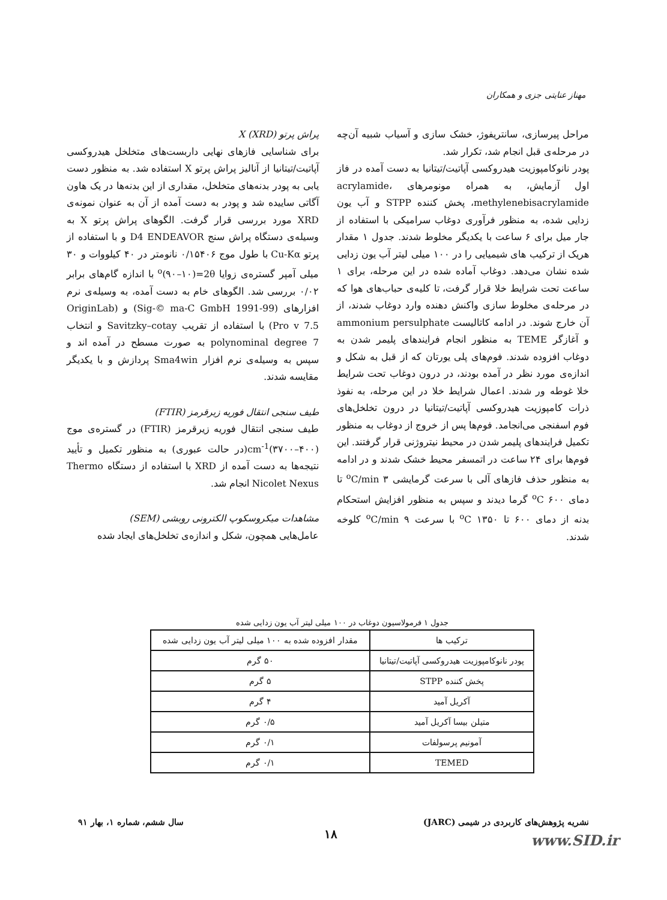مهناز عنایتی جزی و همکاران
مراحل پیرسازی، سانتریفوژ، خشک سازی و آسیاب شبیه آن‌چه در مرحله‌ی قبل انجام شد، تکرار شد.
پودر نانوکامپوزیت هیدروکسی آپاتیت/تیتانیا به دست آمده در فاز اول آزمایش، به همراه مونومرهای acrylamide، methylenebisacrylamide، پخش کننده STPP و آب یون زدایی شده، به منظور فرآوری دوغاب سرامیکی با استفاده از جار میل برای ۶ ساعت با یکدیگر مخلوط شدند. جدول ۱ مقدار هریک از ترکیب های شیمیایی را در ۱۰۰ میلی لیتر آب یون زدایی شده نشان می‌دهد. دوغاب آماده شده در این مرحله، برای ۱ ساعت تحت شرایط خلا قرار گرفت، تا کلیه‌ی حباب‌های هوا که در مرحله‌ی مخلوط سازی واکنش دهنده وارد دوغاب شدند، از آن خارج شوند. در ادامه کاتالیست ammonium persulphate و آغازگر TEME به منظور انجام فرایندهای پلیمر شدن به دوغاب افزوده شدند. فوم‌های پلی یورتان که از قبل به شکل و اندازه‌ی مورد نظر در آمده بودند، در درون دوغاب تحت شرایط خلا غوطه ور شدند. اعمال شرایط خلا در این مرحله، به نفوذ ذرات کامپوزیت هیدروکسی آپاتیت/تیتانیا در درون تخلخل‌های فوم اسفنجی می‌انجامد. فوم‌ها پس از خروج از دوغاب به منظور تکمیل فرایندهای پلیمر شدن در محیط نیتروژنی قرار گرفتند. این فوم‌ها برای ۲۴ ساعت در اتمسفر محیط خشک شدند و در ادامه به منظور حذف فازهای آلی با سرعت گرمایشی ۳ <sup>o</sup>C/min تا دمای ۶۰۰ <sup>o</sup>C گرما دیدند و سپس به منظور افزایش استحکام بدنه از دمای ۶۰۰ تا ۱۳۵۰ <sup>o</sup>C با سرعت ۹ <sup>o</sup>C/min کلوخه شدند.
پراش پرتو X (XRD)
برای شناسایی فازهای نهایی داربست‌های متخلخل هیدروکسی آپاتیت/تیتانیا از آنالیز پراش پرتو X استفاده شد. به منظور دست یابی به پودر بدنه‌های متخلخل، مقداری از این بدنه‌ها در یک هاون آگاتی ساییده شد و پودر به دست آمده از آن به عنوان نمونه‌ی XRD مورد بررسی قرار گرفت. الگوهای پراش پرتو X به وسیله‌ی دستگاه پراش سنج D4 ENDEAVOR و با استفاده از پرتو Cu-Kα با طول موج ۰/۱۵۴۰۶ نانومتر در ۴۰ کیلووات و ۳۰ میلی آمپر گستره‌ی زوایا <sup>o</sup>(۹۰–۱۰)=2θ با اندازه گام‌های برابر ۰/۰۲ بررسی شد. الگوهای خام به دست آمده، به وسیله‌ی نرم افزارهای (Sig-© ma-C GmbH 1991-99) و (OriginLab Pro v 7.5) با استفاده از تقریب Savitzky–cotay و انتخاب polynominal degree 7 به صورت مسطح در آمده اند و سپس به وسیله‌ی نرم افزار Sma4win پردازش و با یکدیگر مقایسه شدند.
طیف سنجی انتقال فوریه زیرقرمز (FTIR)
طیف سنجی انتقال فوریه زیرقرمز (FTIR) در گستره‌ی موج cm<sup>-1</sup>(۳۷۰۰–۴۰۰)(در حالت عبوری) به منظور تکمیل و تأیید نتیجه‌ها به دست آمده از XRD با استفاده از دستگاه Thermo Nicolet Nexus انجام شد.
مشاهدات میکروسکوپ الکترونی روبشی (SEM)
عامل‌هایی همچون، شکل و اندازه‌ی تخلخل‌های ایجاد شده
جدول ۱ فرمولاسیون دوغاب در ۱۰۰ میلی لیتر آب یون زدایی شده
| ترکیب ها | مقدار افزوده شده به ۱۰۰ میلی لیتر آب یون زدایی شده |
| --- | --- |
| پودر نانوکامپوزیت هیدروکسی آپاتیت/تیتانیا | ۵۰ گرم |
| پخش کننده STPP | ۵ گرم |
| آکریل آمید | ۴ گرم |
| متیلن بیسا آکریل آمید | ۰/۵ گرم |
| آمونیم پرسولفات | ۰/۱ گرم |
| TEMED | ۰/۱ گرم |
نشریه پژوهش‌های کاربردی در شیمی (JARC) سال ششم، شماره ۱، بهار ۹۱
۱۸ www.SID.ir